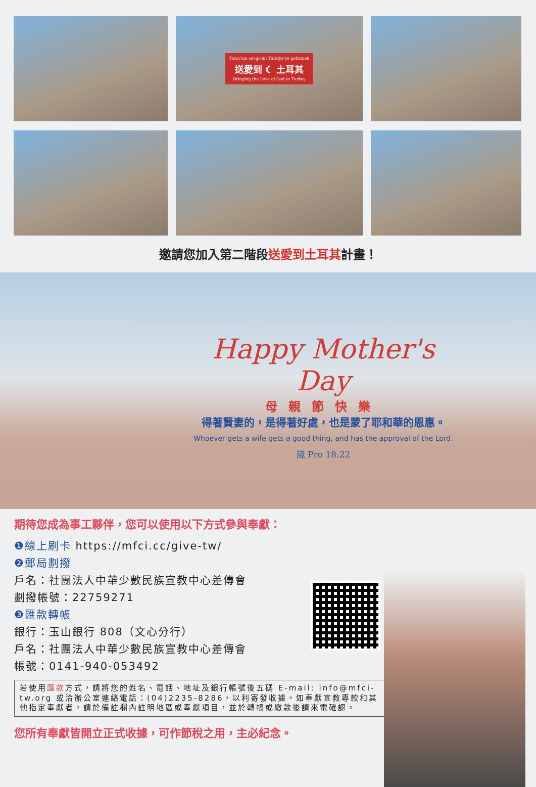Tanrı'nın sevgisini Türkiye'ye getirmek
送愛到 ☾ 土耳其
Bringing the Love of God to Turkey
邀請您加入第二階段送愛到土耳其計畫！
Happy Mother's Day
母親節快樂
得著賢妻的，是得著好處，也是蒙了耶和華的恩惠。
Whoever gets a wife gets a good thing, and has the approval of the Lord.
箴 Pro 18:22
期待您成為事工夥伴，您可以使用以下方式參與奉獻：
❶線上刷卡 https://mfci.cc/give-tw/
❷郵局劃撥
戶名：社團法人中華少數民族宣教中心差傳會
劃撥帳號：22759271
❸匯款轉帳
銀行：玉山銀行 808（文心分行）
戶名：社團法人中華少數民族宣教中心差傳會
帳號：0141-940-053492
若使用匯款方式，請將您的姓名、電話、地址及銀行帳號後五碼 E-mail: info@mfci-tw.org 或洽辦公室連絡電話：(04)2235-8286，以利寄發收據。如奉獻宣教專款和其他指定奉獻者，請於備註欄內註明地區或奉獻項目，並於轉帳或繳款後請來電確認。
您所有奉獻皆開立正式收據，可作節稅之用，主必紀念。